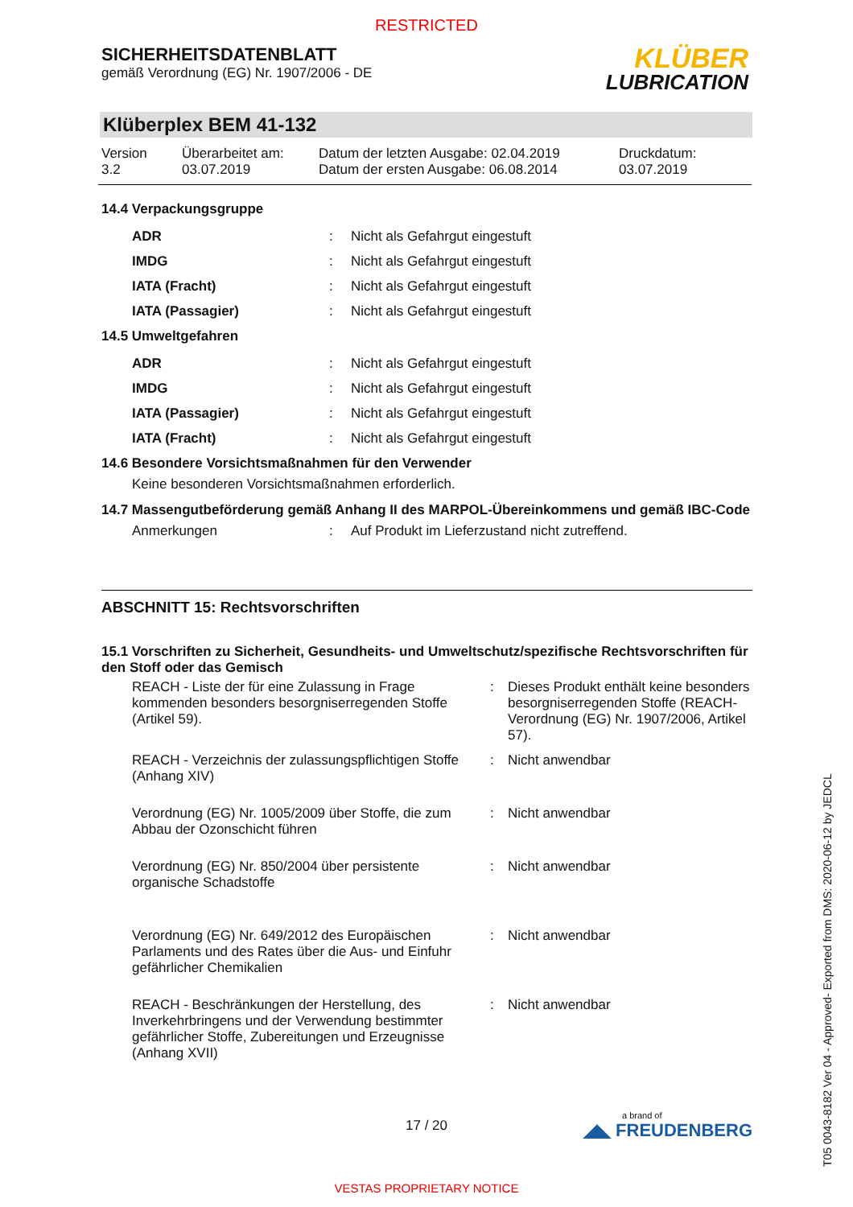RESTRICTED
SICHERHEITSDATENBLATT
gemäß Verordnung (EG) Nr. 1907/2006 - DE
KLÜBER
LUBRICATION
Klüberplex BEM 41-132
| Version 3.2 | Überarbeitet am: 03.07.2019 | Datum der letzten Ausgabe: 02.04.2019 Datum der ersten Ausgabe: 06.08.2014 | Druckdatum: 03.07.2019 |
14.4 Verpackungsgruppe
| ADR | : | Nicht als Gefahrgut eingestuft |
| IMDG | : | Nicht als Gefahrgut eingestuft |
| IATA (Fracht) | : | Nicht als Gefahrgut eingestuft |
| IATA (Passagier) | : | Nicht als Gefahrgut eingestuft |
14.5 Umweltgefahren
| ADR | : | Nicht als Gefahrgut eingestuft |
| IMDG | : | Nicht als Gefahrgut eingestuft |
| IATA (Passagier) | : | Nicht als Gefahrgut eingestuft |
| IATA (Fracht) | : | Nicht als Gefahrgut eingestuft |
14.6 Besondere Vorsichtsmaßnahmen für den Verwender
Keine besonderen Vorsichtsmaßnahmen erforderlich.
14.7 Massengutbeförderung gemäß Anhang II des MARPOL-Übereinkommens und gemäß IBC-Code
| Anmerkungen | : | Auf Produkt im Lieferzustand nicht zutreffend. |
ABSCHNITT 15: Rechtsvorschriften
15.1 Vorschriften zu Sicherheit, Gesundheits- und Umweltschutz/spezifische Rechtsvorschriften für den Stoff oder das Gemisch
| REACH - Liste der für eine Zulassung in Frage kommenden besonders besorgniserregenden Stoffe (Artikel 59). | : | Dieses Produkt enthält keine besonders besorgniserregenden Stoffe (REACH-Verordnung (EG) Nr. 1907/2006, Artikel 57). |
| REACH - Verzeichnis der zulassungspflichtigen Stoffe (Anhang XIV) | : | Nicht anwendbar |
| Verordnung (EG) Nr. 1005/2009 über Stoffe, die zum Abbau der Ozonschicht führen | : | Nicht anwendbar |
| Verordnung (EG) Nr. 850/2004 über persistente organische Schadstoffe | : | Nicht anwendbar |
| Verordnung (EG) Nr. 649/2012 des Europäischen Parlaments und des Rates über die Aus- und Einfuhr gefährlicher Chemikalien | : | Nicht anwendbar |
| REACH - Beschränkungen der Herstellung, des Inverkehrbringens und der Verwendung bestimmter gefährlicher Stoffe, Zubereitungen und Erzeugnisse (Anhang XVII) | : | Nicht anwendbar |
17 / 20
a brand of
◢◣ FREUDENBERG
VESTAS PROPRIETARY NOTICE
T05 0043-8182 Ver 04 - Approved- Exported from DMS: 2020-06-12 by JEDCL